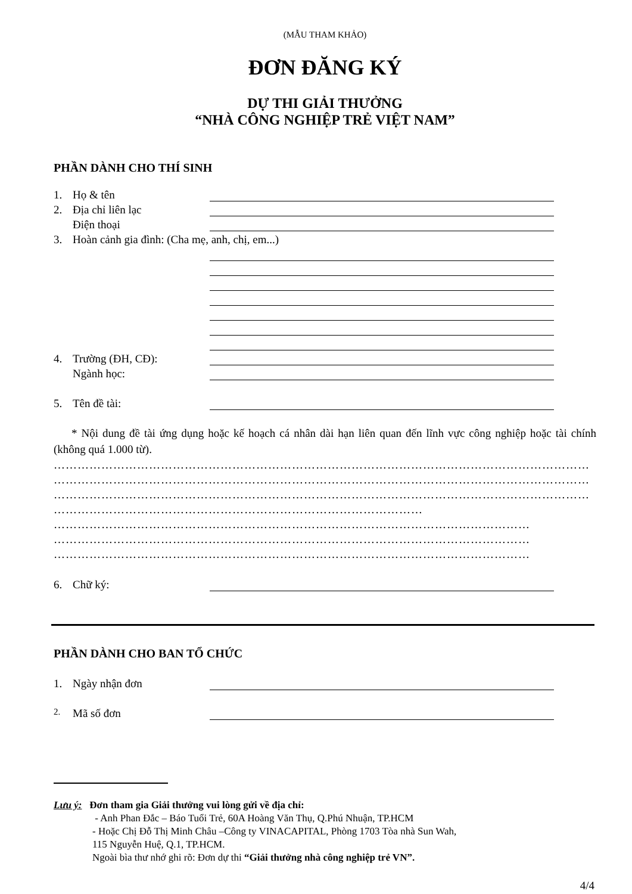(MẪU THAM KHẢO)
ĐƠN ĐĂNG KÝ
DỰ THI GIẢI THƯỞNG
“NHÀ CÔNG NGHIỆP TRẺ VIỆT NAM”
PHẦN DÀNH CHO THÍ SINH
1. Họ & tên
2. Địa chỉ liên lạc
Điện thoại
3. Hoàn cảnh gia đình: (Cha mẹ, anh, chị, em...)
4. Trường (ĐH, CĐ):
Ngành học:
5. Tên đề tài:
* Nội dung đề tài ứng dụng hoặc kế hoạch cá nhân dài hạn liên quan đến lĩnh vực công nghiệp hoặc tài chính (không quá 1.000 từ).
………………………………………………………………………………………………………………………
………………………………………………………………………………………………………………………
………………………………………………………………………………………………………………………
…………………………………………………………………………………
…………………………………………………………………………………………………………
…………………………………………………………………………………………………………
…………………………………………………………………………………………………………
6. Chữ ký:
PHẦN DÀNH CHO BAN TỔ CHỨC
1. Ngày nhận đơn
2. Mã số đơn
Lưu ý: Đơn tham gia Giải thưởng vui lòng gửi về địa chỉ:
- Anh Phan Đắc – Báo Tuổi Trẻ, 60A Hoàng Văn Thụ, Q.Phú Nhuận, TP.HCM
- Hoặc Chị Đỗ Thị Minh Châu –Công ty VINACAPITAL, Phòng 1703 Tòa nhà Sun Wah,
115 Nguyễn Huệ, Q.1, TP.HCM.
Ngoài bìa thư nhớ ghi rõ: Đơn dự thi “Giải thưởng nhà công nghiệp trẻ VN”.
4/4